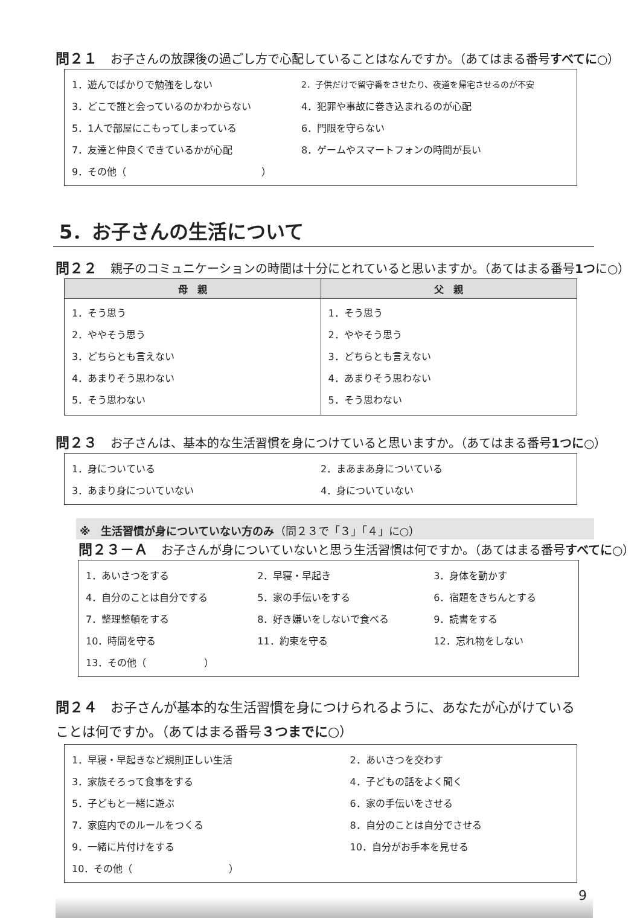問２１ お子さんの放課後の過ごし方で心配していることはなんですか。（あてはまる番号すべてに○）
| 1．遊んでばかりで勉強をしない | 2．子供だけで留守番をさせたり、夜道を帰宅させるのが不安 |
| 3．どこで誰と会っているのかわからない | 4．犯罪や事故に巻き込まれるのが心配 |
| 5．1人で部屋にこもってしまっている | 6．門限を守らない |
| 7．友達と仲良くできているかが心配 | 8．ゲームやスマートフォンの時間が長い |
| 9．その他（ ） | |
5．お子さんの生活について
問２２ 親子のコミュニケーションの時間は十分にとれていると思いますか。（あてはまる番号1つに○）
| 母 親 | 父 親 |
| --- | --- |
| 1．そう思う 2．ややそう思う 3．どちらとも言えない 4．あまりそう思わない 5．そう思わない | 1．そう思う 2．ややそう思う 3．どちらとも言えない 4．あまりそう思わない 5．そう思わない |
問２３ お子さんは、基本的な生活習慣を身につけていると思いますか。（あてはまる番号1つに○）
| 1．身についている | 2．まあまあ身についている |
| 3．あまり身についていない | 4．身についていない |
※　生活習慣が身についていない方のみ（問２３で「３」「４」に○）
問２３－Ａ お子さんが身についていないと思う生活習慣は何ですか。（あてはまる番号すべてに○）
| 1．あいさつをする | 2．早寝・早起き | 3．身体を動かす |
| 4．自分のことは自分でする | 5．家の手伝いをする | 6．宿題をきちんとする |
| 7．整理整頓をする | 8．好き嫌いをしないで食べる | 9．読書をする |
| 10．時間を守る | 11．約束を守る | 12．忘れ物をしない |
| 13．その他（ ） | | |
問２４ お子さんが基本的な生活習慣を身につけられるように、あなたが心がけていることは何ですか。（あてはまる番号３つまでに○）
| 1．早寝・早起きなど規則正しい生活 | 2．あいさつを交わす |
| 3．家族そろって食事をする | 4．子どもの話をよく聞く |
| 5．子どもと一緒に遊ぶ | 6．家の手伝いをさせる |
| 7．家庭内でのルールをつくる | 8．自分のことは自分でさせる |
| 9．一緒に片付けをする | 10．自分がお手本を見せる |
| 10．その他（ ） | |
9